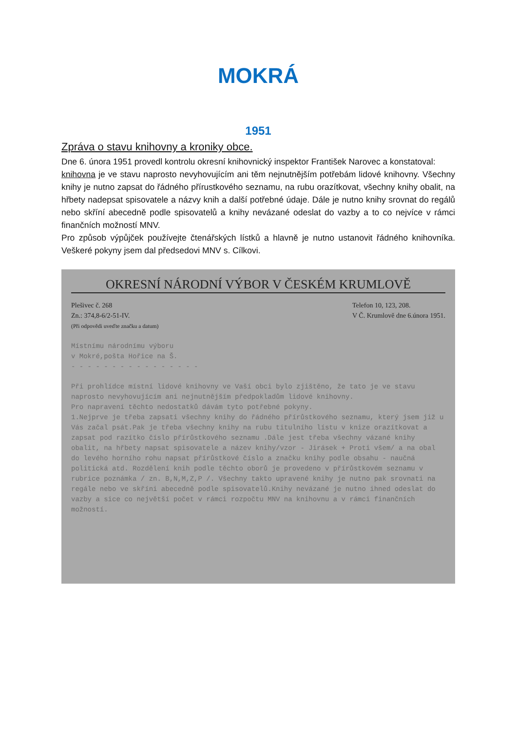MOKRÁ
1951
Zpráva o stavu knihovny a kroniky obce.
Dne 6. února 1951 provedl kontrolu okresní knihovnický inspektor František Narovec a konstatoval:
knihovna je ve stavu naprosto nevyhovujícím ani těm nejnutnějším potřebám lidové knihovny. Všechny knihy je nutno zapsat do řádného přírustkového seznamu, na rubu orazítkovat, všechny knihy obalit, na hřbety nadepsat spisovatele a názvy knih a další potřebné údaje. Dále je nutno knihy srovnat do regálů nebo skříní abecedně podle spisovatelů a knihy nevázané odeslat do vazby a to co nejvíce v rámci finančních možností MNV.
Pro způsob výpůjček používejte čtenářských lístků a hlavně je nutno ustanovit řádného knihovníka. Veškeré pokyny jsem dal předsedovi MNV s. Cílkovi.
OKRESNÍ NÁRODNÍ VÝBOR V ČESKÉM KRUMLOVĚ
Plešivec č. 268
Zn.: 374,8-6/2-51-IV.
(Při odpovědi uveďte značku a datum) Telefon 10, 123, 208.
V Č. Krumlově dne 6.února 1951.
Místnímu národnímu výboru
v Mokré,pošta Hořice na Š.
- - - - - - - - - - - - - - - -
Při prohlídce místní lidové knihovny ve Vaší obci bylo zjištěno, že tato je ve stavu naprosto nevyhovujícím ani nejnutnějším předpokladům lidové knihovny.
Pro napravení těchto nedostatků dávám tyto potřebné pokyny.
1.Nejprve je třeba zapsati všechny knihy do řádného přírůstkového seznamu, který jsem již u Vás začal psát.Pak je třeba všechny knihy na rubu titulního lístu v knize orazítkovat a zapsat pod razítko číslo přírůstkového seznamu .Dále jest třeba všechny vázané knihy obalit, na hřbety napsat spisovatele a název knihy/vzor - Jirásek + Proti všem/ a na obal do levého horního rohu napsat přírůstkové číslo a značku knihy podle obsahu - naučná politická atd. Rozdělení knih podle těchto oborů je provedeno v přírůstkovém seznamu v rubrice poznámka / zn. B,N,M,Z,P /. Všechny takto upravené knihy je nutno pak srovnati na regále nebo ve skříni abecedně podle spisovatelů.Knihy nevázané je nutno ihned odeslat do vazby a sice co největší počet v rámci rozpočtu MNV na knihovnu a v rámci finančních možností.